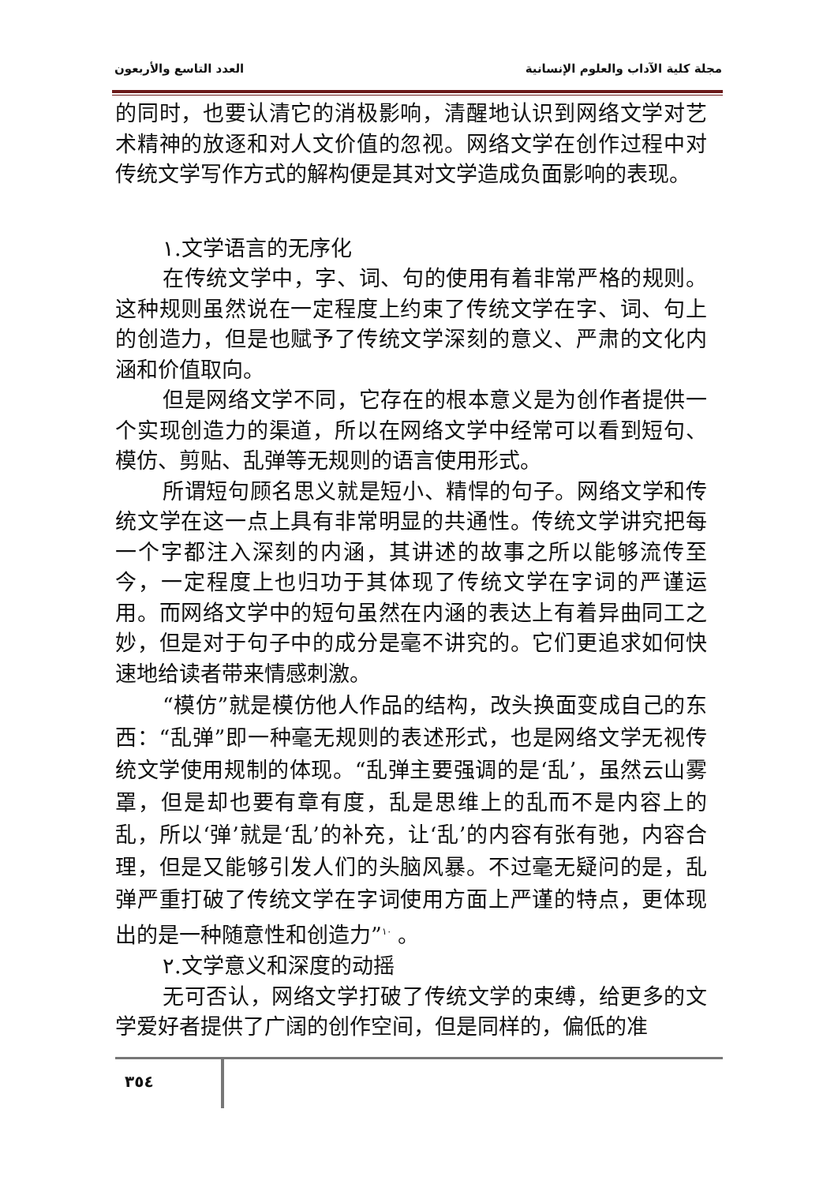العدد التاسع والأربعون مجلة كلية الآداب والعلوم الإنسانية
的同时，也要认清它的消极影响，清醒地认识到网络文学对艺术精神的放逐和对人文价值的忽视。网络文学在创作过程中对传统文学写作方式的解构便是其对文学造成负面影响的表现。
١.文学语言的无序化
在传统文学中，字、词、句的使用有着非常严格的规则。这种规则虽然说在一定程度上约束了传统文学在字、词、句上的创造力，但是也赋予了传统文学深刻的意义、严肃的文化内涵和价值取向。
但是网络文学不同，它存在的根本意义是为创作者提供一个实现创造力的渠道，所以在网络文学中经常可以看到短句、模仿、剪贴、乱弹等无规则的语言使用形式。
所谓短句顾名思义就是短小、精悍的句子。网络文学和传统文学在这一点上具有非常明显的共通性。传统文学讲究把每一个字都注入深刻的内涵，其讲述的故事之所以能够流传至今，一定程度上也归功于其体现了传统文学在字词的严谨运用。而网络文学中的短句虽然在内涵的表达上有着异曲同工之妙，但是对于句子中的成分是毫不讲究的。它们更追求如何快速地给读者带来情感刺激。
“模仿”就是模仿他人作品的结构，改头换面变成自己的东西：“乱弹”即一种毫无规则的表述形式，也是网络文学无视传统文学使用规制的体现。“乱弹主要强调的是‘乱’，虽然云山雾罩，但是却也要有章有度，乱是思维上的乱而不是内容上的乱，所以‘弹’就是‘乱’的补充，让‘乱’的内容有张有弛，内容合理，但是又能够引发人们的头脑风暴。不过毫无疑问的是，乱弹严重打破了传统文学在字词使用方面上严谨的特点，更体现出的是一种随意性和创造力”<sup>١٠</sup> 。
٢.文学意义和深度的动摇
无可否认，网络文学打破了传统文学的束缚，给更多的文学爱好者提供了广阔的创作空间，但是同样的，偏低的准
٣٥٤